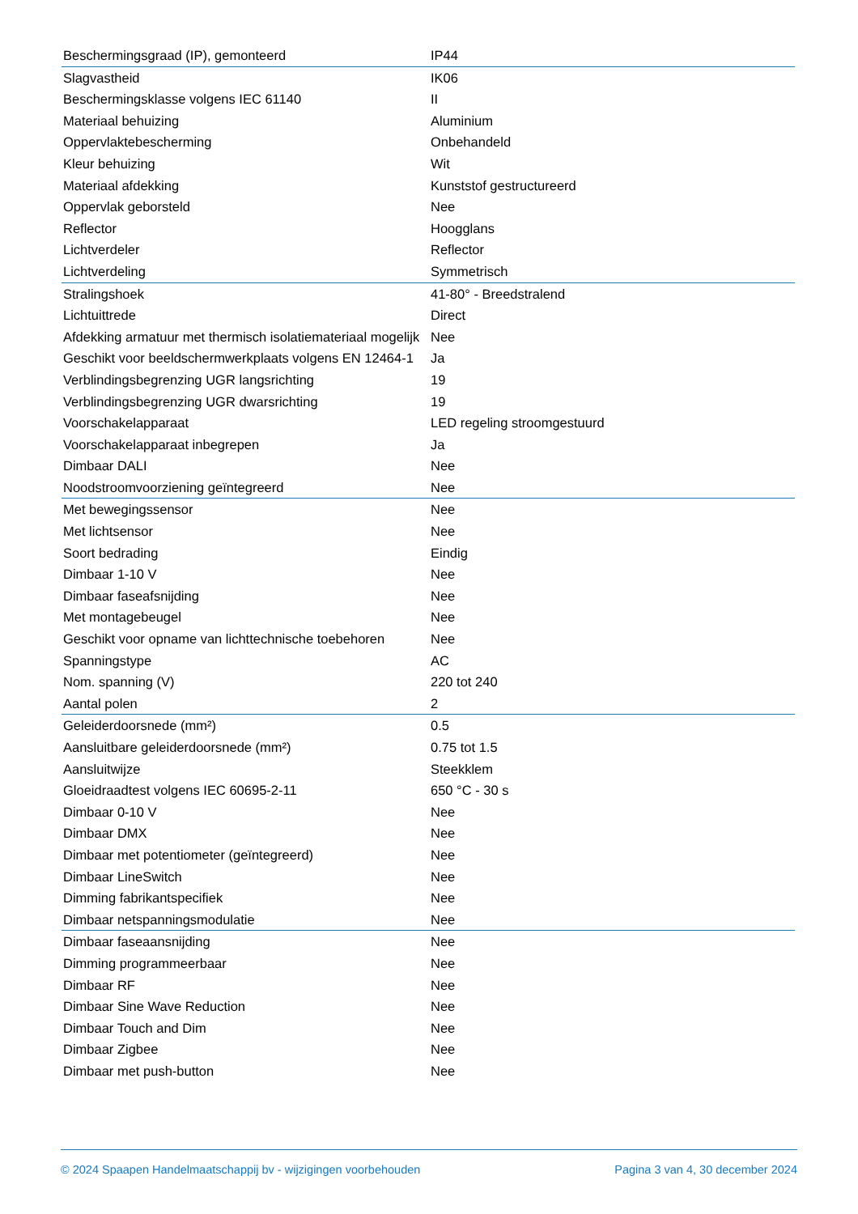| Beschermingsgraad (IP), gemonteerd | IP44 |
| Slagvastheid | IK06 |
| Beschermingsklasse volgens IEC 61140 | II |
| Materiaal behuizing | Aluminium |
| Oppervlaktebescherming | Onbehandeld |
| Kleur behuizing | Wit |
| Materiaal afdekking | Kunststof gestructureerd |
| Oppervlak geborsteld | Nee |
| Reflector | Hoogglans |
| Lichtverdeler | Reflector |
| Lichtverdeling | Symmetrisch |
| Stralingshoek | 41-80° - Breedstralend |
| Lichtuittrede | Direct |
| Afdekking armatuur met thermisch isolatiemateriaal mogelijk | Nee |
| Geschikt voor beeldschermwerkplaats volgens EN 12464-1 | Ja |
| Verblindingsbegrenzing UGR langsrichting | 19 |
| Verblindingsbegrenzing UGR dwarsrichting | 19 |
| Voorschakelapparaat | LED regeling stroomgestuurd |
| Voorschakelapparaat inbegrepen | Ja |
| Dimbaar DALI | Nee |
| Noodstroomvoorziening geïntegreerd | Nee |
| Met bewegingssensor | Nee |
| Met lichtsensor | Nee |
| Soort bedrading | Eindig |
| Dimbaar 1-10 V | Nee |
| Dimbaar faseafsnijding | Nee |
| Met montagebeugel | Nee |
| Geschikt voor opname van lichttechnische toebehoren | Nee |
| Spanningstype | AC |
| Nom. spanning (V) | 220 tot 240 |
| Aantal polen | 2 |
| Geleiderdoorsnede (mm²) | 0.5 |
| Aansluitbare geleiderdoorsnede (mm²) | 0.75 tot 1.5 |
| Aansluitwijze | Steekklem |
| Gloeidraadtest volgens IEC 60695-2-11 | 650 °C - 30 s |
| Dimbaar 0-10 V | Nee |
| Dimbaar DMX | Nee |
| Dimbaar met potentiometer (geïntegreerd) | Nee |
| Dimbaar LineSwitch | Nee |
| Dimming fabrikantspecifiek | Nee |
| Dimbaar netspanningsmodulatie | Nee |
| Dimbaar faseaansnijding | Nee |
| Dimming programmeerbaar | Nee |
| Dimbaar RF | Nee |
| Dimbaar Sine Wave Reduction | Nee |
| Dimbaar Touch and Dim | Nee |
| Dimbaar Zigbee | Nee |
| Dimbaar met push-button | Nee |
© 2024 Spaapen Handelmaatschappij bv - wijzigingen voorbehouden Pagina 3 van 4, 30 december 2024